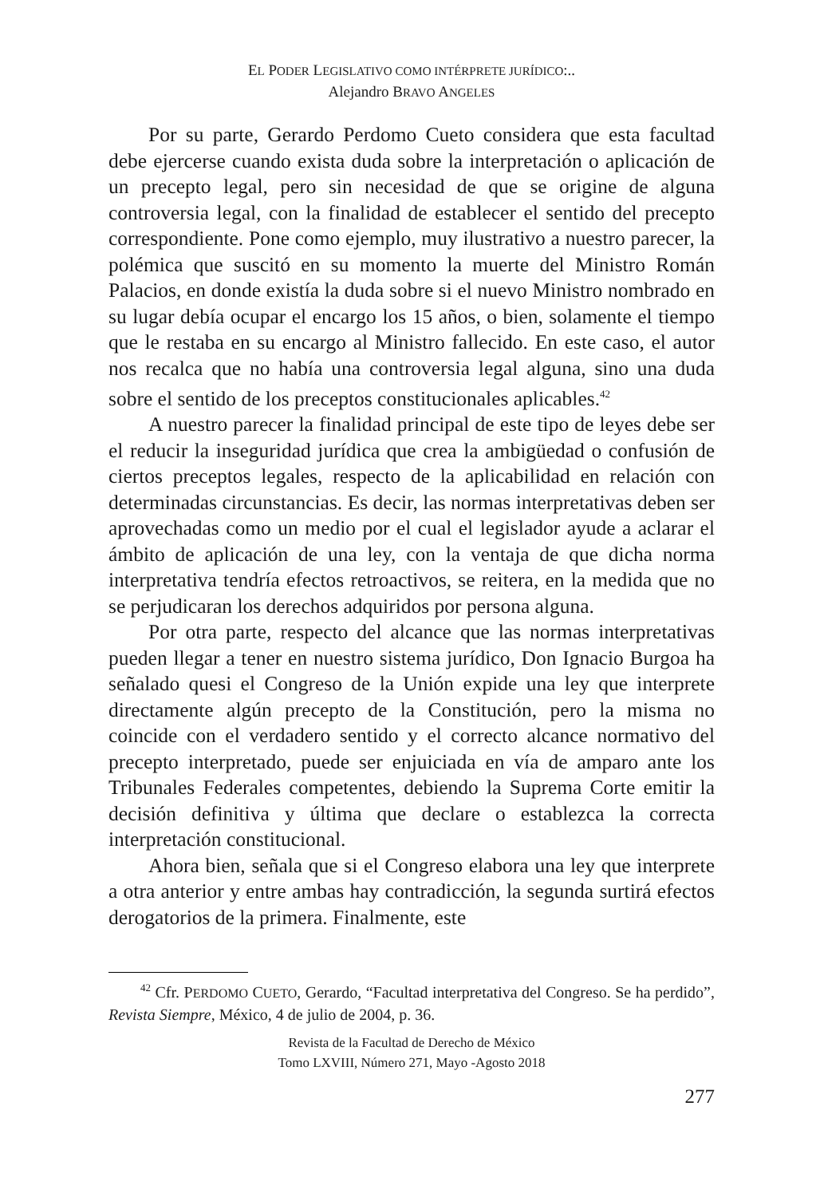EL PODER LEGISLATIVO COMO INTÉRPRETE JURÍDICO:..
Alejandro BRAVO ANGELES
Por su parte, Gerardo Perdomo Cueto considera que esta facultad debe ejercerse cuando exista duda sobre la interpretación o aplicación de un precepto legal, pero sin necesidad de que se origine de alguna controversia legal, con la finalidad de establecer el sentido del precepto correspondiente. Pone como ejemplo, muy ilustrativo a nuestro parecer, la polémica que suscitó en su momento la muerte del Ministro Román Palacios, en donde existía la duda sobre si el nuevo Ministro nombrado en su lugar debía ocupar el encargo los 15 años, o bien, solamente el tiempo que le restaba en su encargo al Ministro fallecido. En este caso, el autor nos recalca que no había una controversia legal alguna, sino una duda sobre el sentido de los preceptos constitucionales aplicables.<sup>42</sup>
A nuestro parecer la finalidad principal de este tipo de leyes debe ser el reducir la inseguridad jurídica que crea la ambigüedad o confusión de ciertos preceptos legales, respecto de la aplicabilidad en relación con determinadas circunstancias. Es decir, las normas interpretativas deben ser aprovechadas como un medio por el cual el legislador ayude a aclarar el ámbito de aplicación de una ley, con la ventaja de que dicha norma interpretativa tendría efectos retroactivos, se reitera, en la medida que no se perjudicaran los derechos adquiridos por persona alguna.
Por otra parte, respecto del alcance que las normas interpretativas pueden llegar a tener en nuestro sistema jurídico, Don Ignacio Burgoa ha señalado quesi el Congreso de la Unión expide una ley que interprete directamente algún precepto de la Constitución, pero la misma no coincide con el verdadero sentido y el correcto alcance normativo del precepto interpretado, puede ser enjuiciada en vía de amparo ante los Tribunales Federales competentes, debiendo la Suprema Corte emitir la decisión definitiva y última que declare o establezca la correcta interpretación constitucional.
Ahora bien, señala que si el Congreso elabora una ley que interprete a otra anterior y entre ambas hay contradicción, la segunda surtirá efectos derogatorios de la primera. Finalmente, este
<sup>42</sup> Cfr. PERDOMO CUETO, Gerardo, “Facultad interpretativa del Congreso. Se ha perdido”, Revista Siempre, México, 4 de julio de 2004, p. 36.
Revista de la Facultad de Derecho de México
Tomo LXVIII, Número 271, Mayo -Agosto 2018
277